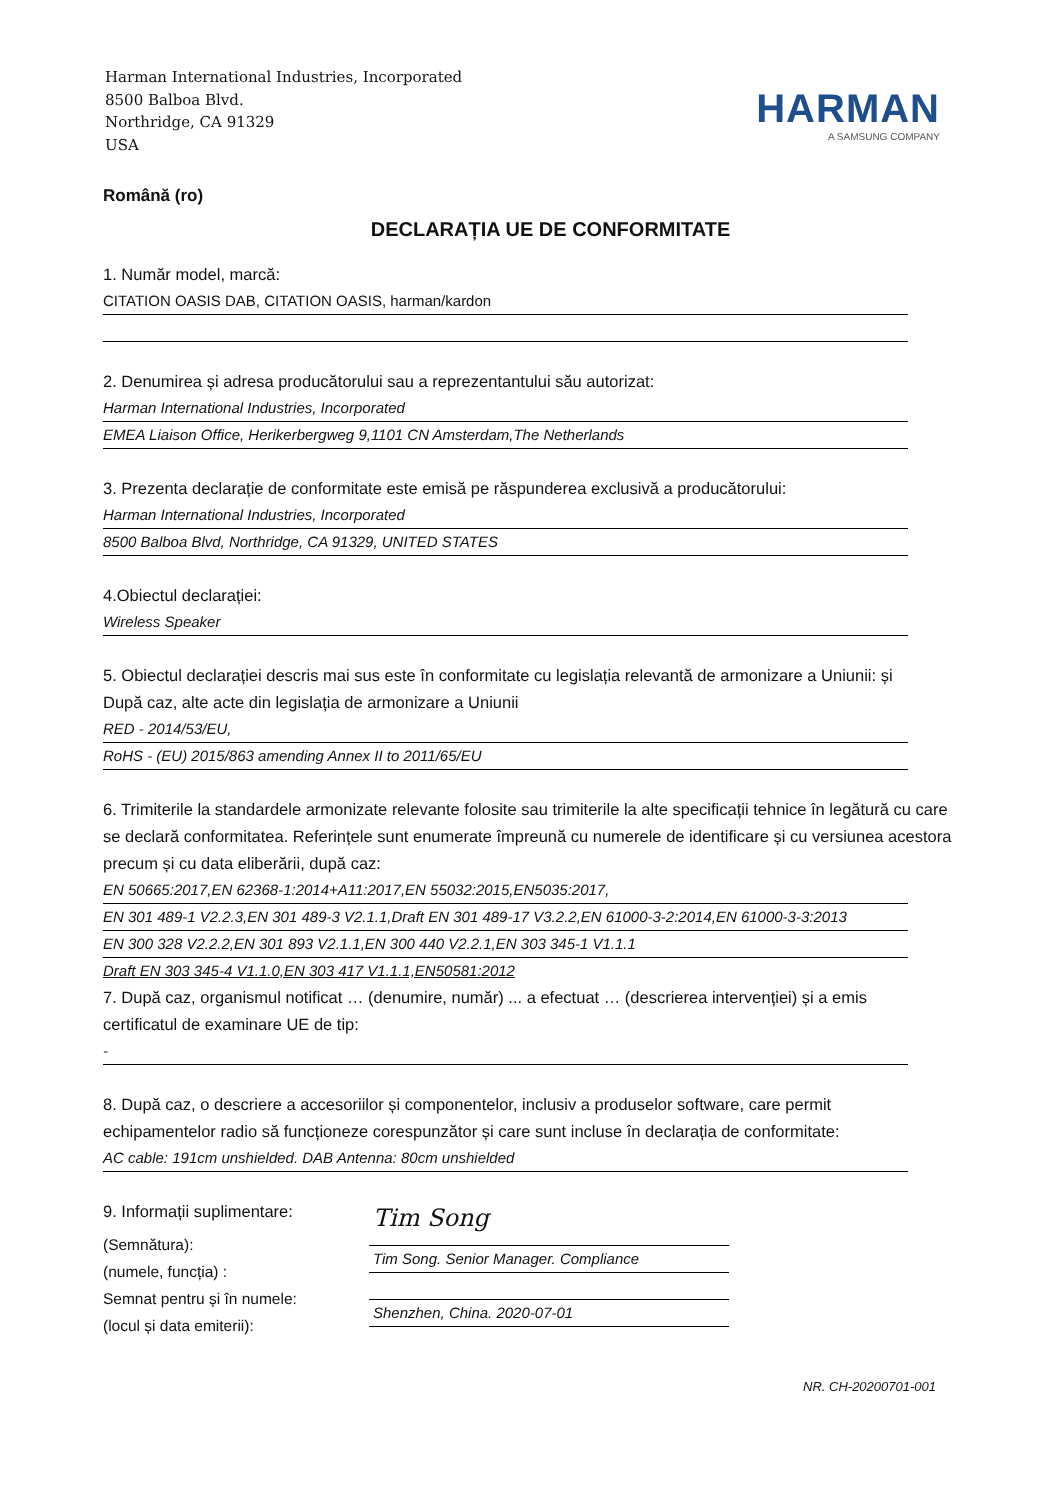Harman International Industries, Incorporated
8500 Balboa Blvd.
Northridge, CA 91329
USA
HARMAN
A SAMSUNG COMPANY
Română (ro)
DECLARAȚIA UE DE CONFORMITATE
1. Număr model, marcă:
CITATION OASIS DAB, CITATION OASIS, harman/kardon
2. Denumirea și adresa producătorului sau a reprezentantului său autorizat:
Harman International Industries, Incorporated
EMEA Liaison Office, Herikerbergweg 9,1101 CN Amsterdam,The Netherlands
3. Prezenta declarație de conformitate este emisă pe răspunderea exclusivă a producătorului:
Harman International Industries, Incorporated
8500 Balboa Blvd, Northridge, CA 91329, UNITED STATES
4.Obiectul declarației:
Wireless Speaker
5. Obiectul declarației descris mai sus este în conformitate cu legislația relevantă de armonizare a Uniunii: și După caz, alte acte din legislația de armonizare a Uniunii
RED - 2014/53/EU,
RoHS - (EU) 2015/863 amending Annex II to 2011/65/EU
6. Trimiterile la standardele armonizate relevante folosite sau trimiterile la alte specificații tehnice în legătură cu care se declară conformitatea. Referințele sunt enumerate împreună cu numerele de identificare și cu versiunea acestora precum și cu data eliberării, după caz:
EN 50665:2017,EN 62368-1:2014+A11:2017,EN 55032:2015,EN5035:2017,
EN 301 489-1 V2.2.3,EN 301 489-3 V2.1.1,Draft EN 301 489-17 V3.2.2,EN 61000-3-2:2014,EN 61000-3-3:2013
EN 300 328 V2.2.2,EN 301 893 V2.1.1,EN 300 440 V2.2.1,EN 303 345-1 V1.1.1
Draft EN 303 345-4 V1.1.0,EN 303 417 V1.1.1,EN50581:2012
7. După caz, organismul notificat … (denumire, număr) ... a efectuat … (descrierea intervenției) și a emis certificatul de examinare UE de tip:
-
8. După caz, o descriere a accesoriilor și componentelor, inclusiv a produselor software, care permit echipamentelor radio să funcționeze corespunzător și care sunt incluse în declarația de conformitate:
AC cable: 191cm unshielded. DAB Antenna: 80cm unshielded
9. Informații suplimentare:
(Semnătura):
(numele, funcția) :
Semnat pentru și în numele:
(locul și data emiterii):
Tim Song
Tim Song. Senior Manager. Compliance
Shenzhen, China. 2020-07-01
NR. CH-20200701-001